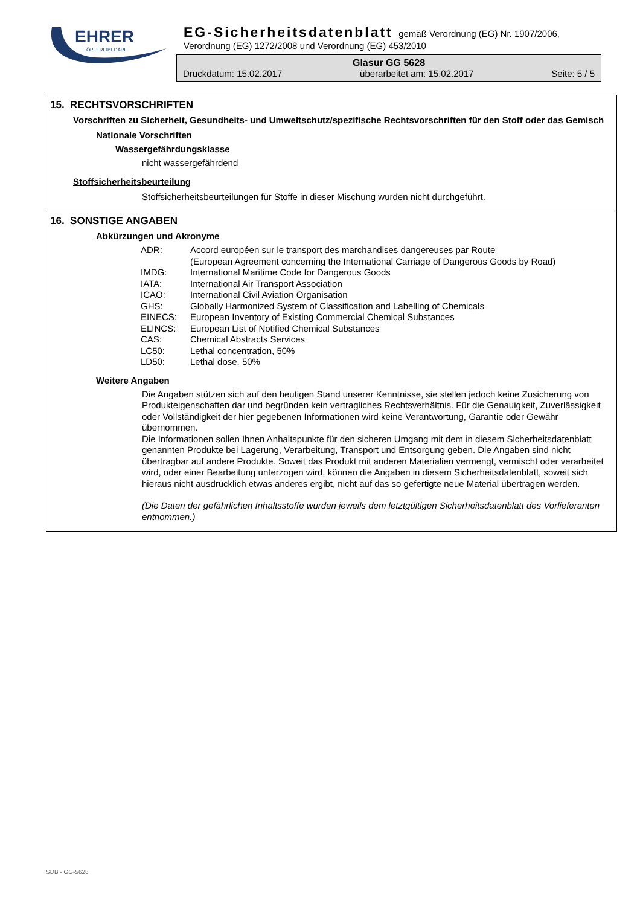EHRER
TÖPFEREIBEDARF
EG-Sicherheitsdatenblatt gemäß Verordnung (EG) Nr. 1907/2006,
Verordnung (EG) 1272/2008 und Verordnung (EG) 453/2010
Glasur GG 5628
Druckdatum: 15.02.2017 überarbeitet am: 15.02.2017 Seite: 5 / 5
15. RECHTSVORSCHRIFTEN
Vorschriften zu Sicherheit, Gesundheits- und Umweltschutz/spezifische Rechtsvorschriften für den Stoff oder das Gemisch
Nationale Vorschriften
Wassergefährdungsklasse
nicht wassergefährdend
Stoffsicherheitsbeurteilung
Stoffsicherheitsbeurteilungen für Stoffe in dieser Mischung wurden nicht durchgeführt.
16. SONSTIGE ANGABEN
Abkürzungen und Akronyme
| ADR: | Accord européen sur le transport des marchandises dangereuses par Route (European Agreement concerning the International Carriage of Dangerous Goods by Road) |
| IMDG: | International Maritime Code for Dangerous Goods |
| IATA: | International Air Transport Association |
| ICAO: | International Civil Aviation Organisation |
| GHS: | Globally Harmonized System of Classification and Labelling of Chemicals |
| EINECS: | European Inventory of Existing Commercial Chemical Substances |
| ELINCS: | European List of Notified Chemical Substances |
| CAS: | Chemical Abstracts Services |
| LC50: | Lethal concentration, 50% |
| LD50: | Lethal dose, 50% |
Weitere Angaben
Die Angaben stützen sich auf den heutigen Stand unserer Kenntnisse, sie stellen jedoch keine Zusicherung von Produkteigenschaften dar und begründen kein vertragliches Rechtsverhältnis. Für die Genauigkeit, Zuverlässigkeit oder Vollständigkeit der hier gegebenen Informationen wird keine Verantwortung, Garantie oder Gewähr übernommen.
Die Informationen sollen Ihnen Anhaltspunkte für den sicheren Umgang mit dem in diesem Sicherheitsdatenblatt genannten Produkte bei Lagerung, Verarbeitung, Transport und Entsorgung geben. Die Angaben sind nicht übertragbar auf andere Produkte. Soweit das Produkt mit anderen Materialien vermengt, vermischt oder verarbeitet wird, oder einer Bearbeitung unterzogen wird, können die Angaben in diesem Sicherheitsdatenblatt, soweit sich hieraus nicht ausdrücklich etwas anderes ergibt, nicht auf das so gefertigte neue Material übertragen werden.
(Die Daten der gefährlichen Inhaltsstoffe wurden jeweils dem letztgültigen Sicherheitsdatenblatt des Vorlieferanten entnommen.)
SDB - GG-5628